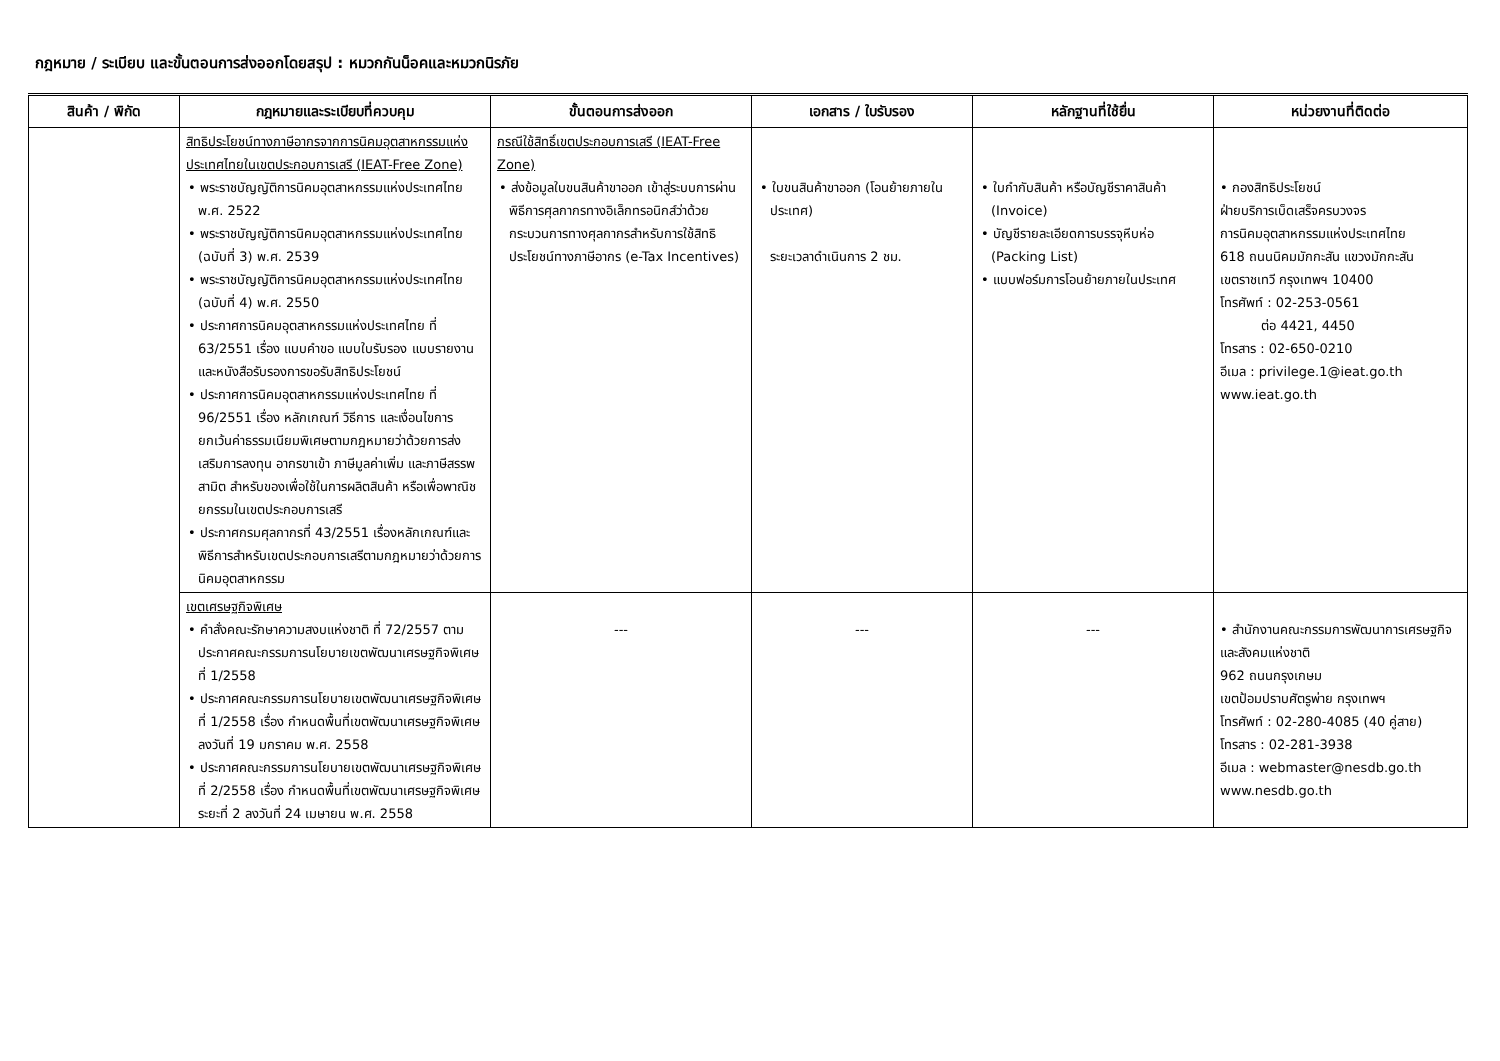กฎหมาย / ระเบียบ และขั้นตอนการส่งออกโดยสรุป : หมวกกันน็อคและหมวกนิรภัย
| สินค้า / พิกัด | กฎหมายและระเบียบที่ควบคุม | ขั้นตอนการส่งออก | เอกสาร / ใบรับรอง | หลักฐานที่ใช้ยื่น | หน่วยงานที่ติดต่อ |
| --- | --- | --- | --- | --- | --- |
| | สิทธิประโยชน์ทางภาษีอากรจากการนิคมอุตสาหกรรมแห่งประเทศไทยในเขตประกอบการเสรี (IEAT-Free Zone) • พระราชบัญญัติการนิคมอุตสาหกรรมแห่งประเทศไทย พ.ศ. 2522 • พระราชบัญญัติการนิคมอุตสาหกรรมแห่งประเทศไทย (ฉบับที่ 3) พ.ศ. 2539 • พระราชบัญญัติการนิคมอุตสาหกรรมแห่งประเทศไทย (ฉบับที่ 4) พ.ศ. 2550 • ประกาศการนิคมอุตสาหกรรมแห่งประเทศไทย ที่ 63/2551 เรื่อง แบบคำขอ แบบใบรับรอง แบบรายงาน และหนังสือรับรองการขอรับสิทธิประโยชน์ • ประกาศการนิคมอุตสาหกรรมแห่งประเทศไทย ที่ 96/2551 เรื่อง หลักเกณฑ์ วิธีการ และเงื่อนไขการยกเว้นค่าธรรมเนียมพิเศษตามกฎหมายว่าด้วยการส่งเสริมการลงทุน อากรขาเข้า ภาษีมูลค่าเพิ่ม และภาษีสรรพสามิต สำหรับของเพื่อใช้ในการผลิตสินค้า หรือเพื่อพาณิชยกรรมในเขตประกอบการเสรี • ประกาศกรมศุลกากรที่ 43/2551 เรื่องหลักเกณฑ์และพิธีการสำหรับเขตประกอบการเสรีตามกฎหมายว่าด้วยการนิคมอุตสาหกรรม | กรณีใช้สิทธิ์เขตประกอบการเสรี (IEAT-Free Zone) • ส่งข้อมูลใบขนสินค้าขาออก เข้าสู่ระบบการผ่านพิธีการศุลกากรทางอิเล็กทรอนิกส์ว่าด้วยกระบวนการทางศุลกากรสำหรับการใช้สิทธิประโยชน์ทางภาษีอากร (e-Tax Incentives) | • ใบขนสินค้าขาออก (โอนย้ายภายในประเทศ) ระยะเวลาดำเนินการ 2 ชม. | • ใบกำกับสินค้า หรือบัญชีราคาสินค้า (Invoice) • บัญชีรายละเอียดการบรรจุหีบห่อ (Packing List) • แบบฟอร์มการโอนย้ายภายในประเทศ | • กองสิทธิประโยชน์ ฝ่ายบริการเบ็ดเสร็จครบวงจร การนิคมอุตสาหกรรมแห่งประเทศไทย 618 ถนนนิคมมักกะสัน แขวงมักกะสัน เขตราชเทวี กรุงเทพฯ 10400 โทรศัพท์ : 02-253-0561 ต่อ 4421, 4450 โทรสาร : 02-650-0210 อีเมล : privilege.1@ieat.go.th www.ieat.go.th |
| | เขตเศรษฐกิจพิเศษ • คำสั่งคณะรักษาความสงบแห่งชาติ ที่ 72/2557 ตามประกาศคณะกรรมการนโยบายเขตพัฒนาเศรษฐกิจพิเศษ ที่ 1/2558 • ประกาศคณะกรรมการนโยบายเขตพัฒนาเศรษฐกิจพิเศษ ที่ 1/2558 เรื่อง กำหนดพื้นที่เขตพัฒนาเศรษฐกิจพิเศษ ลงวันที่ 19 มกราคม พ.ศ. 2558 • ประกาศคณะกรรมการนโยบายเขตพัฒนาเศรษฐกิจพิเศษ ที่ 2/2558 เรื่อง กำหนดพื้นที่เขตพัฒนาเศรษฐกิจพิเศษ ระยะที่ 2 ลงวันที่ 24 เมษายน พ.ศ. 2558 | --- | --- | --- | • สำนักงานคณะกรรมการพัฒนาการเศรษฐกิจและสังคมแห่งชาติ 962 ถนนกรุงเกษม เขตป้อมปราบศัตรูพ่าย กรุงเทพฯ โทรศัพท์ : 02-280-4085 (40 คู่สาย) โทรสาร : 02-281-3938 อีเมล : webmaster@nesdb.go.th www.nesdb.go.th |